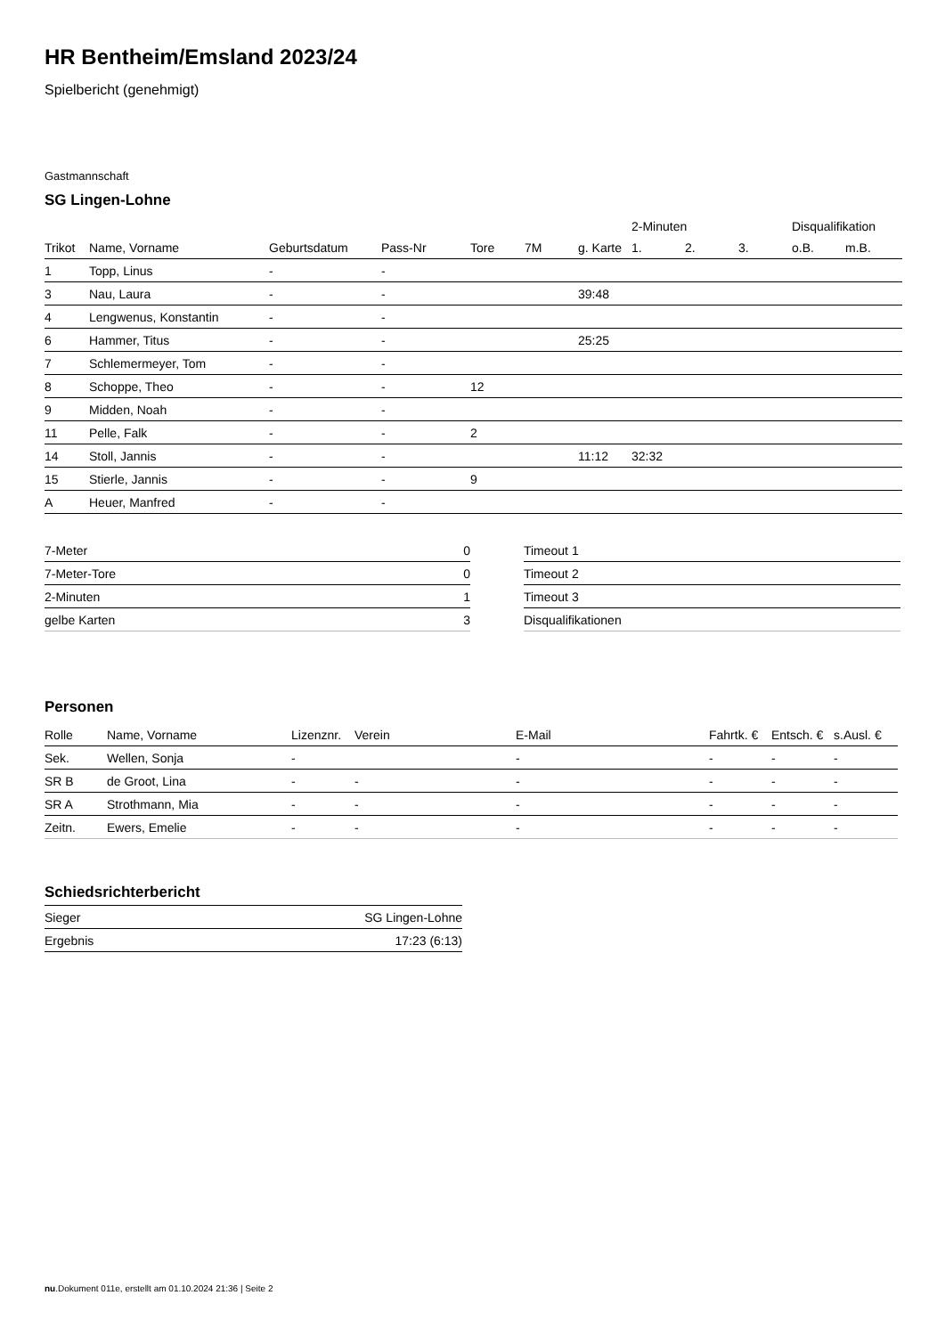HR Bentheim/Emsland 2023/24
Spielbericht (genehmigt)
Gastmannschaft
SG Lingen-Lohne
| | | | | | | | 2-Minuten | | | Disqualifikation | |
| Trikot | Name, Vorname | Geburtsdatum | Pass-Nr | Tore | 7M | g. Karte | 1. | 2. | 3. | o.B. | m.B. |
| 1 | Topp, Linus | - | - | | | | | | | | |
| 3 | Nau, Laura | - | - | | | 39:48 | | | | | |
| 4 | Lengwenus, Konstantin | - | - | | | | | | | | |
| 6 | Hammer, Titus | - | - | | | 25:25 | | | | | |
| 7 | Schlemermeyer, Tom | - | - | | | | | | | | |
| 8 | Schoppe, Theo | - | - | 12 | | | | | | | |
| 9 | Midden, Noah | - | - | | | | | | | | |
| 11 | Pelle, Falk | - | - | 2 | | | | | | | |
| 14 | Stoll, Jannis | - | - | | | 11:12 | 32:32 | | | | |
| 15 | Stierle, Jannis | - | - | 9 | | | | | | | |
| A | Heuer, Manfred | - | - | | | | | | | | |
| 7-Meter | 0 |
| 7-Meter-Tore | 0 |
| 2-Minuten | 1 |
| gelbe Karten | 3 |
| Timeout 1 |
| Timeout 2 |
| Timeout 3 |
| Disqualifikationen |
Personen
| Rolle | Name, Vorname | Lizenznr. | Verein | E-Mail | Fahrtk. € | Entsch. € | s.Ausl. € |
| --- | --- | --- | --- | --- | --- | --- | --- |
| Sek. | Wellen, Sonja | - | | - | - | - | - |
| SR B | de Groot, Lina | - | - | - | - | - | - |
| SR A | Strothmann, Mia | - | - | - | - | - | - |
| Zeitn. | Ewers, Emelie | - | - | - | - | - | - |
Schiedsrichterbericht
| Sieger | SG Lingen-Lohne |
| Ergebnis | 17:23 (6:13) |
nu.Dokument 011e, erstellt am 01.10.2024 21:36 | Seite 2